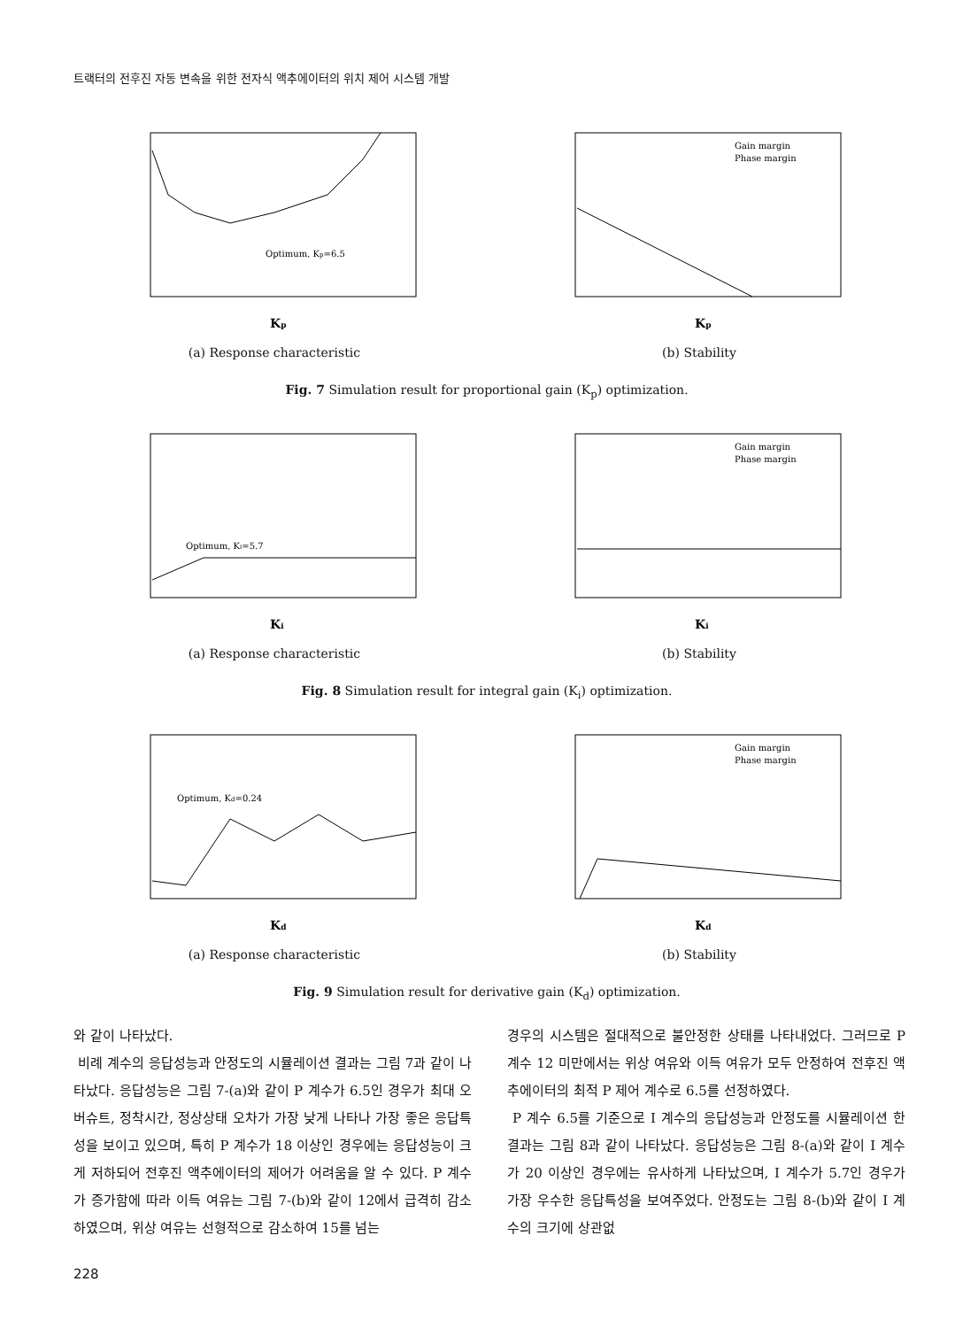트랙터의 전후진 자동 변속을 위한 전자식 액추에이터의 위치 제어 시스템 개발
Optimum, Kp=6.5
Kp
(a) Response characteristic
Gain margin
Phase margin
Kp
(b) Stability
Fig. 7 Simulation result for proportional gain (K<sub>p</sub>) optimization.
Optimum, Ki=5.7
Ki
(a) Response characteristic
Gain margin
Phase margin
Ki
(b) Stability
Fig. 8 Simulation result for integral gain (K<sub>i</sub>) optimization.
Optimum, Kd=0.24
Kd
(a) Response characteristic
Gain margin
Phase margin
Kd
(b) Stability
Fig. 9 Simulation result for derivative gain (K<sub>d</sub>) optimization.
와 같이 나타났다.
비례 계수의 응답성능과 안정도의 시뮬레이션 결과는 그림 7과 같이 나타났다. 응답성능은 그림 7-(a)와 같이 P 계수가 6.5인 경우가 최대 오버슈트, 정착시간, 정상상태 오차가 가장 낮게 나타나 가장 좋은 응답특성을 보이고 있으며, 특히 P 계수가 18 이상인 경우에는 응답성능이 크게 저하되어 전후진 액추에이터의 제어가 어려움을 알 수 있다. P 계수가 증가함에 따라 이득 여유는 그림 7-(b)와 같이 12에서 급격히 감소하였으며, 위상 여유는 선형적으로 감소하여 15를 넘는
경우의 시스템은 절대적으로 불안정한 상태를 나타내었다. 그러므로 P 계수 12 미만에서는 위상 여유와 이득 여유가 모두 안정하여 전후진 액추에이터의 최적 P 제어 계수로 6.5를 선정하였다.
P 계수 6.5를 기준으로 I 계수의 응답성능과 안정도를 시뮬레이션 한 결과는 그림 8과 같이 나타났다. 응답성능은 그림 8-(a)와 같이 I 계수가 20 이상인 경우에는 유사하게 나타났으며, I 계수가 5.7인 경우가 가장 우수한 응답특성을 보여주었다. 안정도는 그림 8-(b)와 같이 I 계수의 크기에 상관없
228